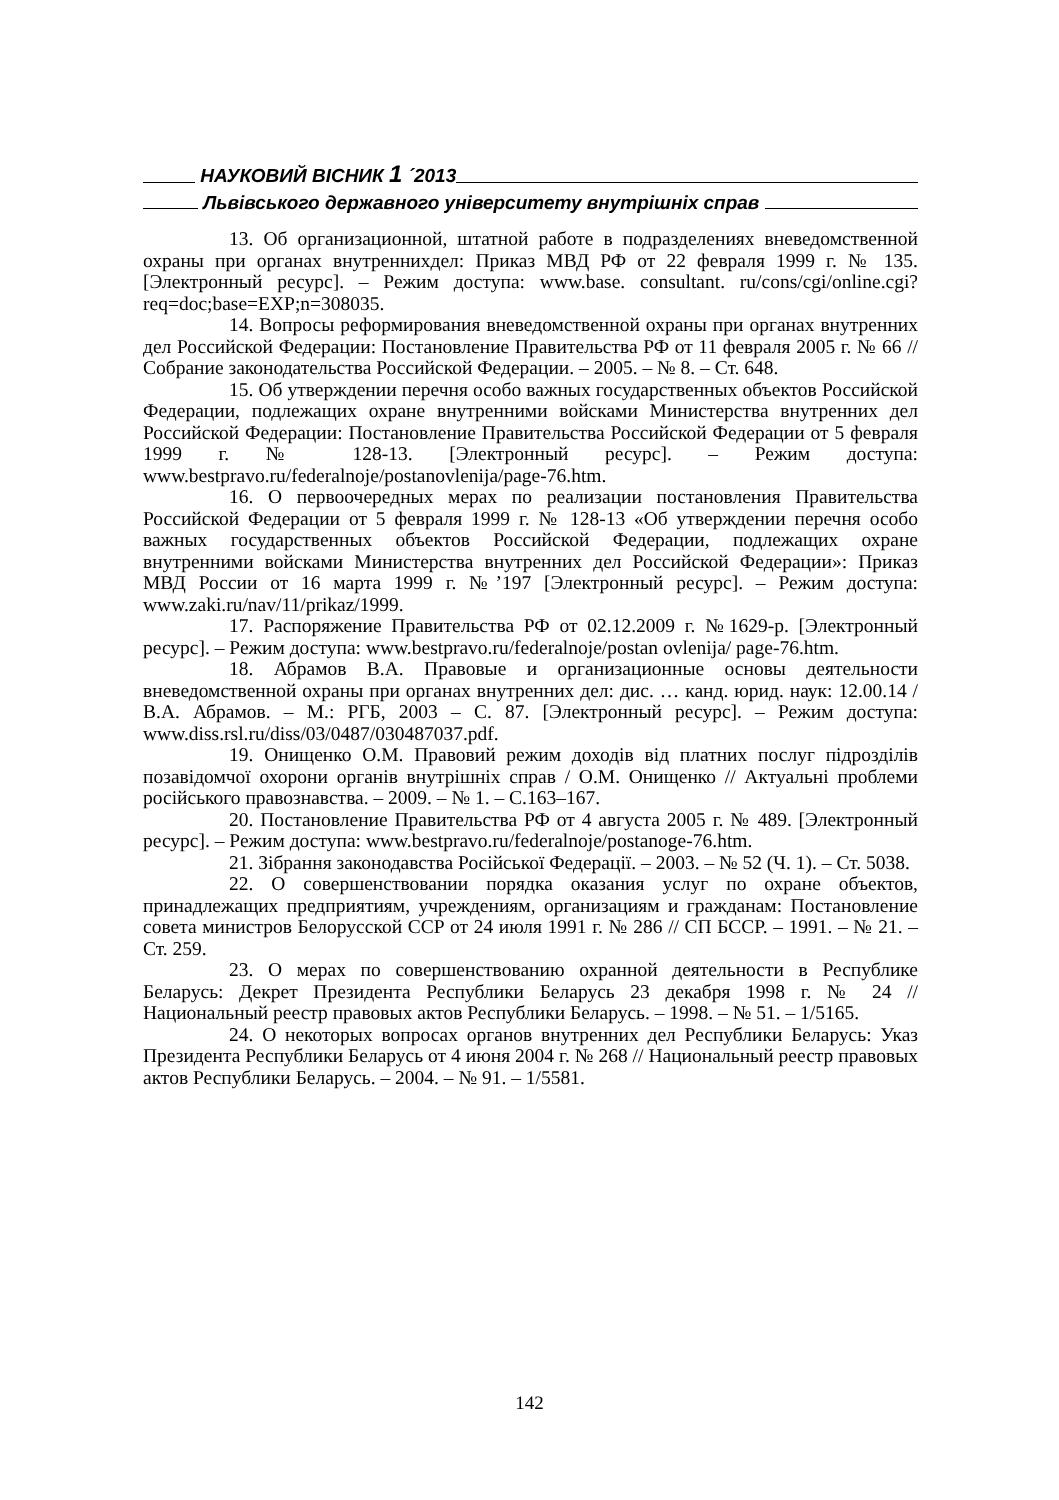НАУКОВИЙ ВІСНИК 1 ´2013
Львівського державного університету внутрішніх справ
13. Об организационной, штатной работе в подразделениях вневедомственной охраны при органах внутреннихдел: Приказ МВД РФ от 22 февраля 1999 г. № 135. [Электронный ресурс]. – Режим доступа: www.base. consultant. ru/cons/cgi/online.cgi?req=doc;base=EXP;n=308035.
14. Вопросы реформирования вневедомственной охраны при органах внутренних дел Российской Федерации: Постановление Правительства РФ от 11 февраля 2005 г. № 66 // Собрание законодательства Российской Федерации. – 2005. – № 8. – Ст. 648.
15. Об утверждении перечня особо важных государственных объектов Российской Федерации, подлежащих охране внутренними войсками Министерства внутренних дел Российской Федерации: Постановление Правительства Российской Федерации от 5 февраля 1999 г. № 128-13. [Электронный ресурс]. – Режим доступа: www.bestpravo.ru/federalnoje/postanovlenija/page-76.htm.
16. О первоочередных мерах по реализации постановления Правительства Российской Федерации от 5 февраля 1999 г. № 128-13 «Об утверждении перечня особо важных государственных объектов Российской Федерации, подлежащих охране внутренними войсками Министерства внутренних дел Российской Федерации»: Приказ МВД России от 16 марта 1999 г. №’197 [Электронный ресурс]. – Режим доступа: www.zaki.ru/nav/11/prikaz/1999.
17. Распоряжение Правительства РФ от 02.12.2009 г. №1629-р. [Электронный ресурс]. – Режим доступа: www.bestpravo.ru/federalnoje/postan ovlenija/ page-76.htm.
18. Абрамов В.А. Правовые и организационные основы деятельности вневедомственной охраны при органах внутренних дел: дис. … канд. юрид. наук: 12.00.14 / В.А. Абрамов. – М.: РГБ, 2003 – С. 87. [Электронный ресурс]. – Режим доступа: www.diss.rsl.ru/diss/03/0487/030487037.pdf.
19. Онищенко О.М. Правовий режим доходів від платних послуг підрозділів позавідомчої охорони органів внутрішніх справ / О.М. Онищенко // Актуальні проблеми російського правознавства. – 2009. – № 1. – С.163–167.
20. Постановление Правительства РФ от 4 августа 2005 г. № 489. [Электронный ресурс]. – Режим доступа: www.bestpravo.ru/federalnoje/postanoge-76.htm.
21. Зібрання законодавства Російської Федерації. – 2003. – № 52 (Ч. 1). – Ст. 5038.
22. О совершенствовании порядка оказания услуг по охране объектов, принадлежащих предприятиям, учреждениям, организациям и гражданам: Постановление совета министров Белорусской ССР от 24 июля 1991 г. № 286 // СП БССР. – 1991. – № 21. – Ст. 259.
23. О мерах по совершенствованию охранной деятельности в Республике Беларусь: Декрет Президента Республики Беларусь 23 декабря 1998 г. № 24 // Национальный реестр правовых актов Республики Беларусь. – 1998. – № 51. – 1/5165.
24. О некоторых вопросах органов внутренних дел Республики Беларусь: Указ Президента Республики Беларусь от 4 июня 2004 г. № 268 // Национальный реестр правовых актов Республики Беларусь. – 2004. – № 91. – 1/5581.
142